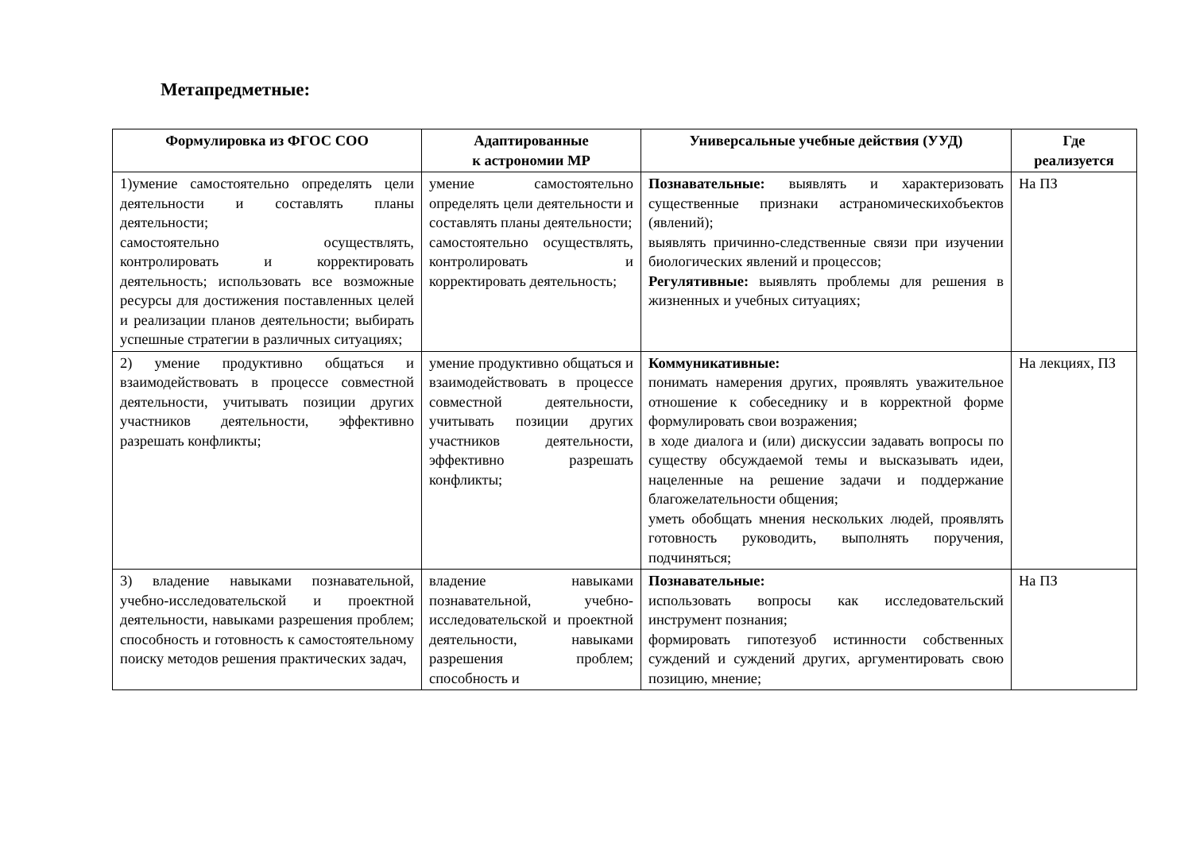Метапредметные:
| Формулировка из ФГОС СОО | Адаптированные к астрономии МР | Универсальные учебные действия (УУД) | Где реализуется |
| --- | --- | --- | --- |
| 1)умение самостоятельно определять цели деятельности и составлять планы деятельности; самостоятельно осуществлять, контролировать и корректировать деятельность; использовать все возможные ресурсы для достижения поставленных целей и реализации планов деятельности; выбирать успешные стратегии в различных ситуациях; | умение самостоятельно определять цели деятельности и составлять планы деятельности; самостоятельно осуществлять, контролировать и корректировать деятельность; | Познавательные: выявлять и характеризовать существенные признаки астраномическихобъектов (явлений); выявлять причинно-следственные связи при изучении биологических явлений и процессов; Регулятивные: выявлять проблемы для решения в жизненных и учебных ситуациях; | На ПЗ |
| 2) умение продуктивно общаться и взаимодействовать в процессе совместной деятельности, учитывать позиции других участников деятельности, эффективно разрешать конфликты; | умение продуктивно общаться и взаимодействовать в процессе совместной деятельности, учитывать позиции других участников деятельности, эффективно разрешать конфликты; | Коммуникативные: понимать намерения других, проявлять уважительное отношение к собеседнику и в корректной форме формулировать свои возражения; в ходе диалога и (или) дискуссии задавать вопросы по существу обсуждаемой темы и высказывать идеи, нацеленные на решение задачи и поддержание благожелательности общения; уметь обобщать мнения нескольких людей, проявлять готовность руководить, выполнять поручения, подчиняться; | На лекциях, ПЗ |
| 3) владение навыками познавательной, учебно-исследовательской и проектной деятельности, навыками разрешения проблем; способность и готовность к самостоятельному поиску методов решения практических задач, | владение навыками познавательной, учебно-исследовательской и проектной деятельности, навыками разрешения проблем; способность и | Познавательные: использовать вопросы как исследовательский инструмент познания; формировать гипотезуоб истинности собственных суждений и суждений других, аргументировать свою позицию, мнение; | На ПЗ |